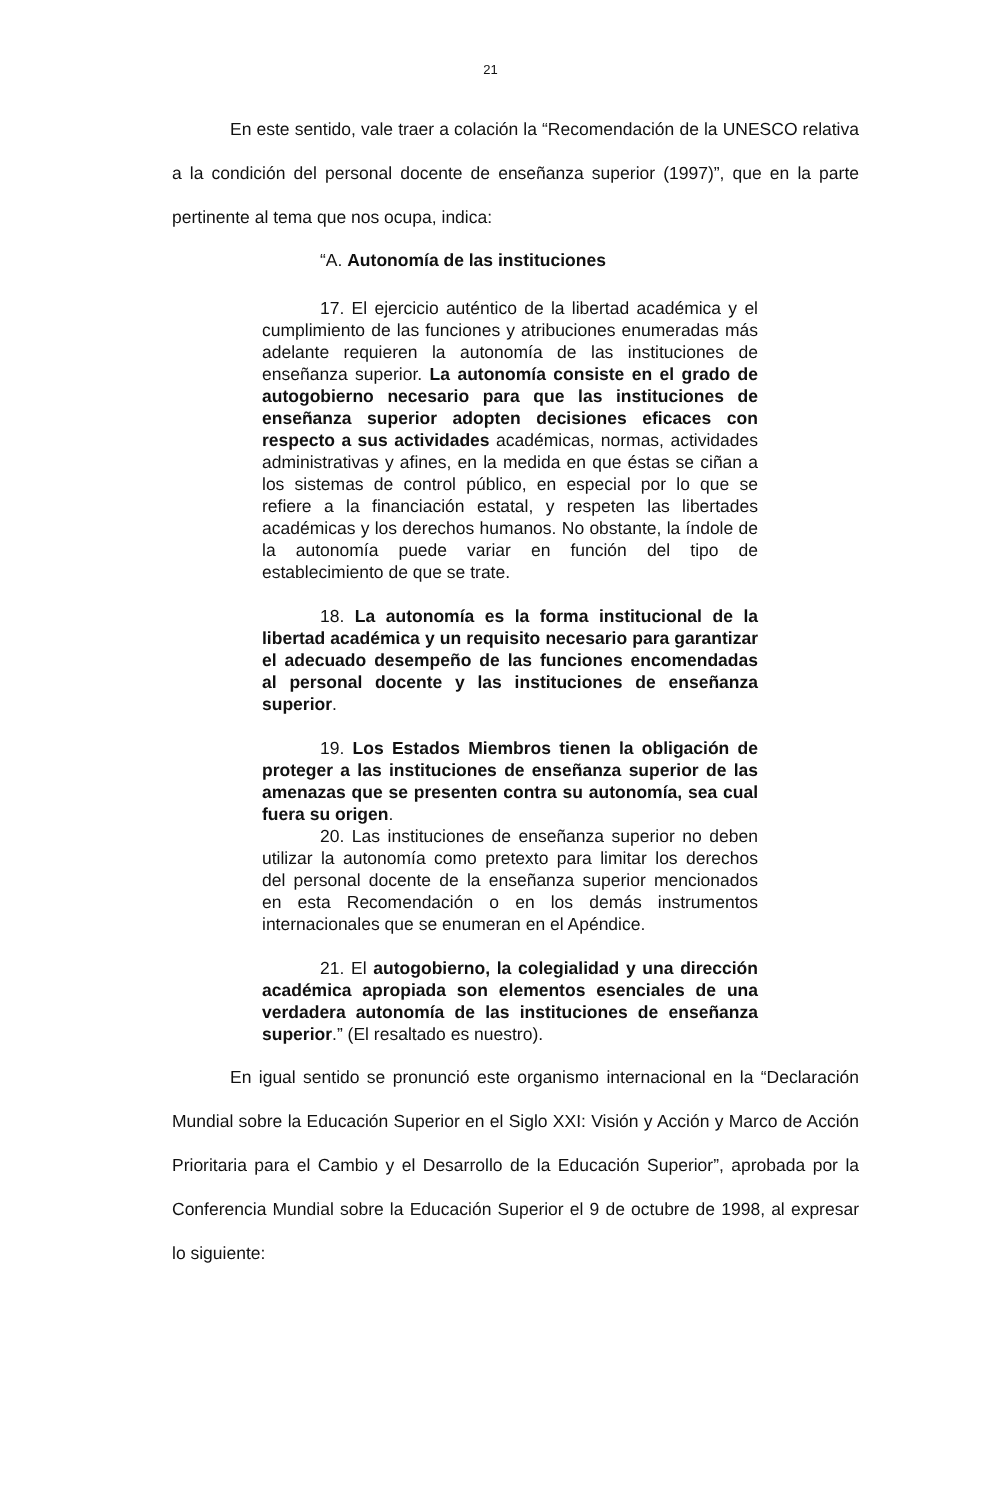21
En este sentido, vale traer a colación la “Recomendación de la UNESCO relativa a la condición del personal docente de enseñanza superior (1997)”, que en la parte pertinente al tema que nos ocupa, indica:
“A. Autonomía de las instituciones
17. El ejercicio auténtico de la libertad académica y el cumplimiento de las funciones y atribuciones enumeradas más adelante requieren la autonomía de las instituciones de enseñanza superior. La autonomía consiste en el grado de autogobierno necesario para que las instituciones de enseñanza superior adopten decisiones eficaces con respecto a sus actividades académicas, normas, actividades administrativas y afines, en la medida en que éstas se ciñan a los sistemas de control público, en especial por lo que se refiere a la financiación estatal, y respeten las libertades académicas y los derechos humanos. No obstante, la índole de la autonomía puede variar en función del tipo de establecimiento de que se trate.
18. La autonomía es la forma institucional de la libertad académica y un requisito necesario para garantizar el adecuado desempeño de las funciones encomendadas al personal docente y las instituciones de enseñanza superior.
19. Los Estados Miembros tienen la obligación de proteger a las instituciones de enseñanza superior de las amenazas que se presenten contra su autonomía, sea cual fuera su origen.
20. Las instituciones de enseñanza superior no deben utilizar la autonomía como pretexto para limitar los derechos del personal docente de la enseñanza superior mencionados en esta Recomendación o en los demás instrumentos internacionales que se enumeran en el Apéndice.
21. El autogobierno, la colegialidad y una dirección académica apropiada son elementos esenciales de una verdadera autonomía de las instituciones de enseñanza superior.” (El resaltado es nuestro).
En igual sentido se pronunció este organismo internacional en la “Declaración Mundial sobre la Educación Superior en el Siglo XXI: Visión y Acción y Marco de Acción Prioritaria para el Cambio y el Desarrollo de la Educación Superior”, aprobada por la Conferencia Mundial sobre la Educación Superior el 9 de octubre de 1998, al expresar lo siguiente: